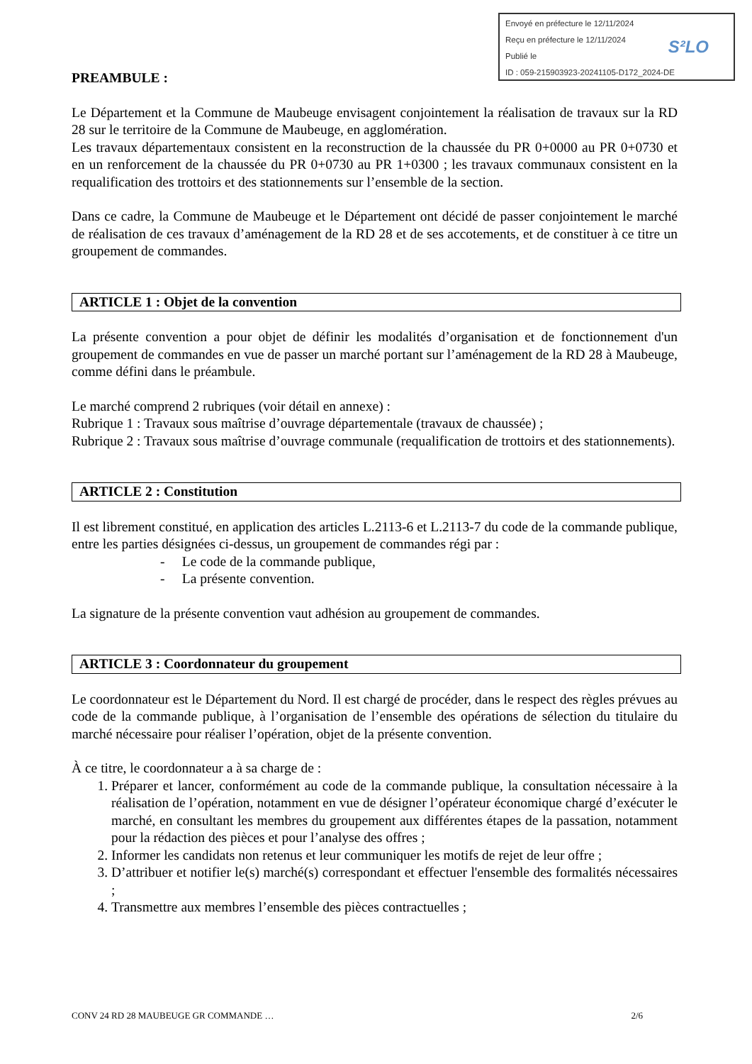Envoyé en préfecture le 12/11/2024
Reçu en préfecture le 12/11/2024
Publié le
ID : 059-215903923-20241105-D172_2024-DE
S²LO
PREAMBULE :
Le Département et la Commune de Maubeuge envisagent conjointement la réalisation de travaux sur la RD 28 sur le territoire de la Commune de Maubeuge, en agglomération.
Les travaux départementaux consistent en la reconstruction de la chaussée du PR 0+0000 au PR 0+0730 et en un renforcement de la chaussée du PR 0+0730 au PR 1+0300 ; les travaux communaux consistent en la requalification des trottoirs et des stationnements sur l’ensemble de la section.
Dans ce cadre, la Commune de Maubeuge et le Département ont décidé de passer conjointement le marché de réalisation de ces travaux d’aménagement de la RD 28 et de ses accotements, et de constituer à ce titre un groupement de commandes.
ARTICLE 1 : Objet de la convention
La présente convention a pour objet de définir les modalités d’organisation et de fonctionnement d'un groupement de commandes en vue de passer un marché portant sur l’aménagement de la RD 28 à Maubeuge, comme défini dans le préambule.
Le marché comprend 2 rubriques (voir détail en annexe) :
Rubrique 1 : Travaux sous maîtrise d’ouvrage départementale (travaux de chaussée) ;
Rubrique 2 : Travaux sous maîtrise d’ouvrage communale (requalification de trottoirs et des stationnements).
ARTICLE 2 : Constitution
Il est librement constitué, en application des articles L.2113-6 et L.2113-7 du code de la commande publique, entre les parties désignées ci-dessus, un groupement de commandes régi par :
- Le code de la commande publique,
- La présente convention.
La signature de la présente convention vaut adhésion au groupement de commandes.
ARTICLE 3 : Coordonnateur du groupement
Le coordonnateur est le Département du Nord. Il est chargé de procéder, dans le respect des règles prévues au code de la commande publique, à l’organisation de l’ensemble des opérations de sélection du titulaire du marché nécessaire pour réaliser l’opération, objet de la présente convention.
À ce titre, le coordonnateur a à sa charge de :
1. Préparer et lancer, conformément au code de la commande publique, la consultation nécessaire à la réalisation de l’opération, notamment en vue de désigner l’opérateur économique chargé d’exécuter le marché, en consultant les membres du groupement aux différentes étapes de la passation, notamment pour la rédaction des pièces et pour l’analyse des offres ;
2. Informer les candidats non retenus et leur communiquer les motifs de rejet de leur offre ;
3. D’attribuer et notifier le(s) marché(s) correspondant et effectuer l'ensemble des formalités nécessaires ;
4. Transmettre aux membres l’ensemble des pièces contractuelles ;
CONV 24 RD 28 MAUBEUGE GR COMMANDE … 2/6